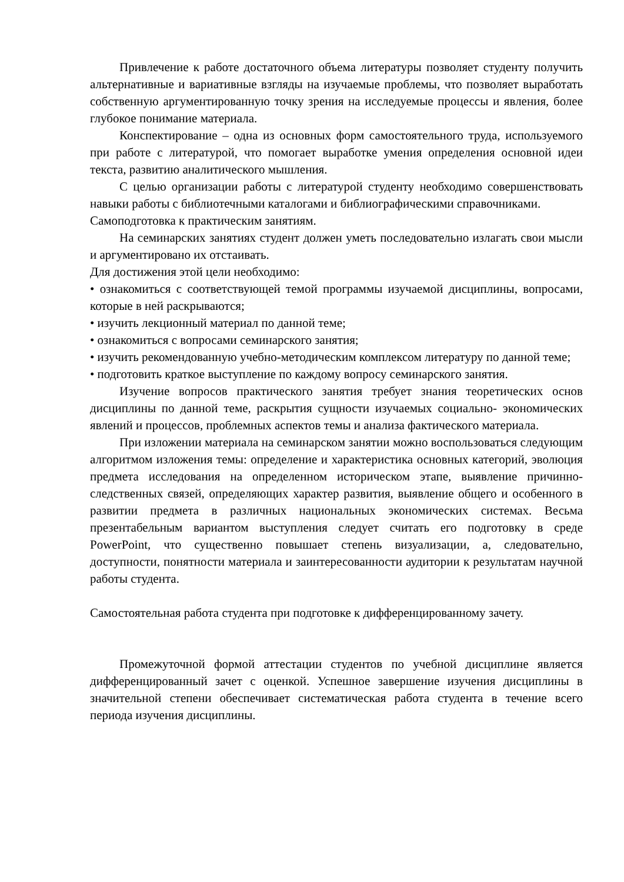Привлечение к работе достаточного объема литературы позволяет студенту получить альтернативные и вариативные взгляды на изучаемые проблемы, что позволяет выработать собственную аргументированную точку зрения на исследуемые процессы и явления, более глубокое понимание материала.
Конспектирование – одна из основных форм самостоятельного труда, используемого при работе с литературой, что помогает выработке умения определения основной идеи текста, развитию аналитического мышления.
С целью организации работы с литературой студенту необходимо совершенствовать навыки работы с библиотечными каталогами и библиографическими справочниками.
Самоподготовка к практическим занятиям.
На семинарских занятиях студент должен уметь последовательно излагать свои мысли и аргументировано их отстаивать.
Для достижения этой цели необходимо:
• ознакомиться с соответствующей темой программы изучаемой дисциплины, вопросами, которые в ней раскрываются;
• изучить лекционный материал по данной теме;
• ознакомиться с вопросами семинарского занятия;
• изучить рекомендованную учебно-методическим комплексом литературу по данной теме;
• подготовить краткое выступление по каждому вопросу семинарского занятия.
Изучение вопросов практического занятия требует знания теоретических основ дисциплины по данной теме, раскрытия сущности изучаемых социально- экономических явлений и процессов, проблемных аспектов темы и анализа фактического материала.
При изложении материала на семинарском занятии можно воспользоваться следующим алгоритмом изложения темы: определение и характеристика основных категорий, эволюция предмета исследования на определенном историческом этапе, выявление причинно-следственных связей, определяющих характер развития, выявление общего и особенного в развитии предмета в различных национальных экономических системах. Весьма презентабельным вариантом выступления следует считать его подготовку в среде PowerPoint, что существенно повышает степень визуализации, а, следовательно, доступности, понятности материала и заинтересованности аудитории к результатам научной работы студента.
Самостоятельная работа студента при подготовке к дифференцированному зачету.
Промежуточной формой аттестации студентов по учебной дисциплине является дифференцированный зачет с оценкой. Успешное завершение изучения дисциплины в значительной степени обеспечивает систематическая работа студента в течение всего периода изучения дисциплины.